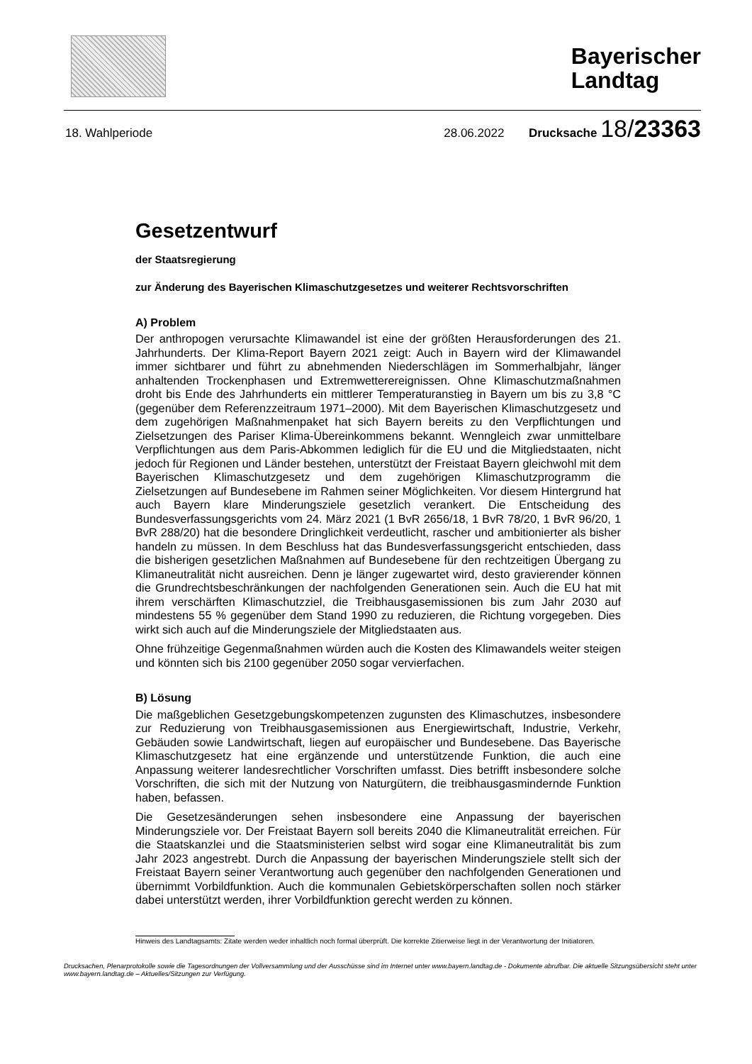Bayerischer
Landtag
18. Wahlperiode 28.06.2022 Drucksache 18/23363
Gesetzentwurf
der Staatsregierung
zur Änderung des Bayerischen Klimaschutzgesetzes und weiterer Rechtsvorschriften
A) Problem
Der anthropogen verursachte Klimawandel ist eine der größten Herausforderungen des 21. Jahrhunderts. Der Klima-Report Bayern 2021 zeigt: Auch in Bayern wird der Klimawandel immer sichtbarer und führt zu abnehmenden Niederschlägen im Sommerhalbjahr, länger anhaltenden Trockenphasen und Extremwetterereignissen. Ohne Klimaschutzmaßnahmen droht bis Ende des Jahrhunderts ein mittlerer Temperaturanstieg in Bayern um bis zu 3,8 °C (gegenüber dem Referenzzeitraum 1971–2000). Mit dem Bayerischen Klimaschutzgesetz und dem zugehörigen Maßnahmenpaket hat sich Bayern bereits zu den Verpflichtungen und Zielsetzungen des Pariser Klima-Übereinkommens bekannt. Wenngleich zwar unmittelbare Verpflichtungen aus dem Paris-Abkommen lediglich für die EU und die Mitgliedstaaten, nicht jedoch für Regionen und Länder bestehen, unterstützt der Freistaat Bayern gleichwohl mit dem Bayerischen Klimaschutzgesetz und dem zugehörigen Klimaschutzprogramm die Zielsetzungen auf Bundesebene im Rahmen seiner Möglichkeiten. Vor diesem Hintergrund hat auch Bayern klare Minderungsziele gesetzlich verankert. Die Entscheidung des Bundesverfassungsgerichts vom 24. März 2021 (1 BvR 2656/18, 1 BvR 78/20, 1 BvR 96/20, 1 BvR 288/20) hat die besondere Dringlichkeit verdeutlicht, rascher und ambitionierter als bisher handeln zu müssen. In dem Beschluss hat das Bundesverfassungsgericht entschieden, dass die bisherigen gesetzlichen Maßnahmen auf Bundesebene für den rechtzeitigen Übergang zu Klimaneutralität nicht ausreichen. Denn je länger zugewartet wird, desto gravierender können die Grundrechtsbeschränkungen der nachfolgenden Generationen sein. Auch die EU hat mit ihrem verschärften Klimaschutzziel, die Treibhausgasemissionen bis zum Jahr 2030 auf mindestens 55 % gegenüber dem Stand 1990 zu reduzieren, die Richtung vorgegeben. Dies wirkt sich auch auf die Minderungsziele der Mitgliedstaaten aus.
Ohne frühzeitige Gegenmaßnahmen würden auch die Kosten des Klimawandels weiter steigen und könnten sich bis 2100 gegenüber 2050 sogar vervierfachen.
B) Lösung
Die maßgeblichen Gesetzgebungskompetenzen zugunsten des Klimaschutzes, insbesondere zur Reduzierung von Treibhausgasemissionen aus Energiewirtschaft, Industrie, Verkehr, Gebäuden sowie Landwirtschaft, liegen auf europäischer und Bundesebene. Das Bayerische Klimaschutzgesetz hat eine ergänzende und unterstützende Funktion, die auch eine Anpassung weiterer landesrechtlicher Vorschriften umfasst. Dies betrifft insbesondere solche Vorschriften, die sich mit der Nutzung von Naturgütern, die treibhausgasmindernde Funktion haben, befassen.
Die Gesetzesänderungen sehen insbesondere eine Anpassung der bayerischen Minderungsziele vor. Der Freistaat Bayern soll bereits 2040 die Klimaneutralität erreichen. Für die Staatskanzlei und die Staatsministerien selbst wird sogar eine Klimaneutralität bis zum Jahr 2023 angestrebt. Durch die Anpassung der bayerischen Minderungsziele stellt sich der Freistaat Bayern seiner Verantwortung auch gegenüber den nachfolgenden Generationen und übernimmt Vorbildfunktion. Auch die kommunalen Gebietskörperschaften sollen noch stärker dabei unterstützt werden, ihrer Vorbildfunktion gerecht werden zu können.
Hinweis des Landtagsamts: Zitate werden weder inhaltlich noch formal überprüft. Die korrekte Zitierweise liegt in der Verantwortung der Initiatoren.
Drucksachen, Plenarprotokolle sowie die Tagesordnungen der Vollversammlung und der Ausschüsse sind im Internet unter www.bayern.landtag.de - Dokumente abrufbar. Die aktuelle Sitzungsübersicht steht unter www.bayern.landtag.de – Aktuelles/Sitzungen zur Verfügung.